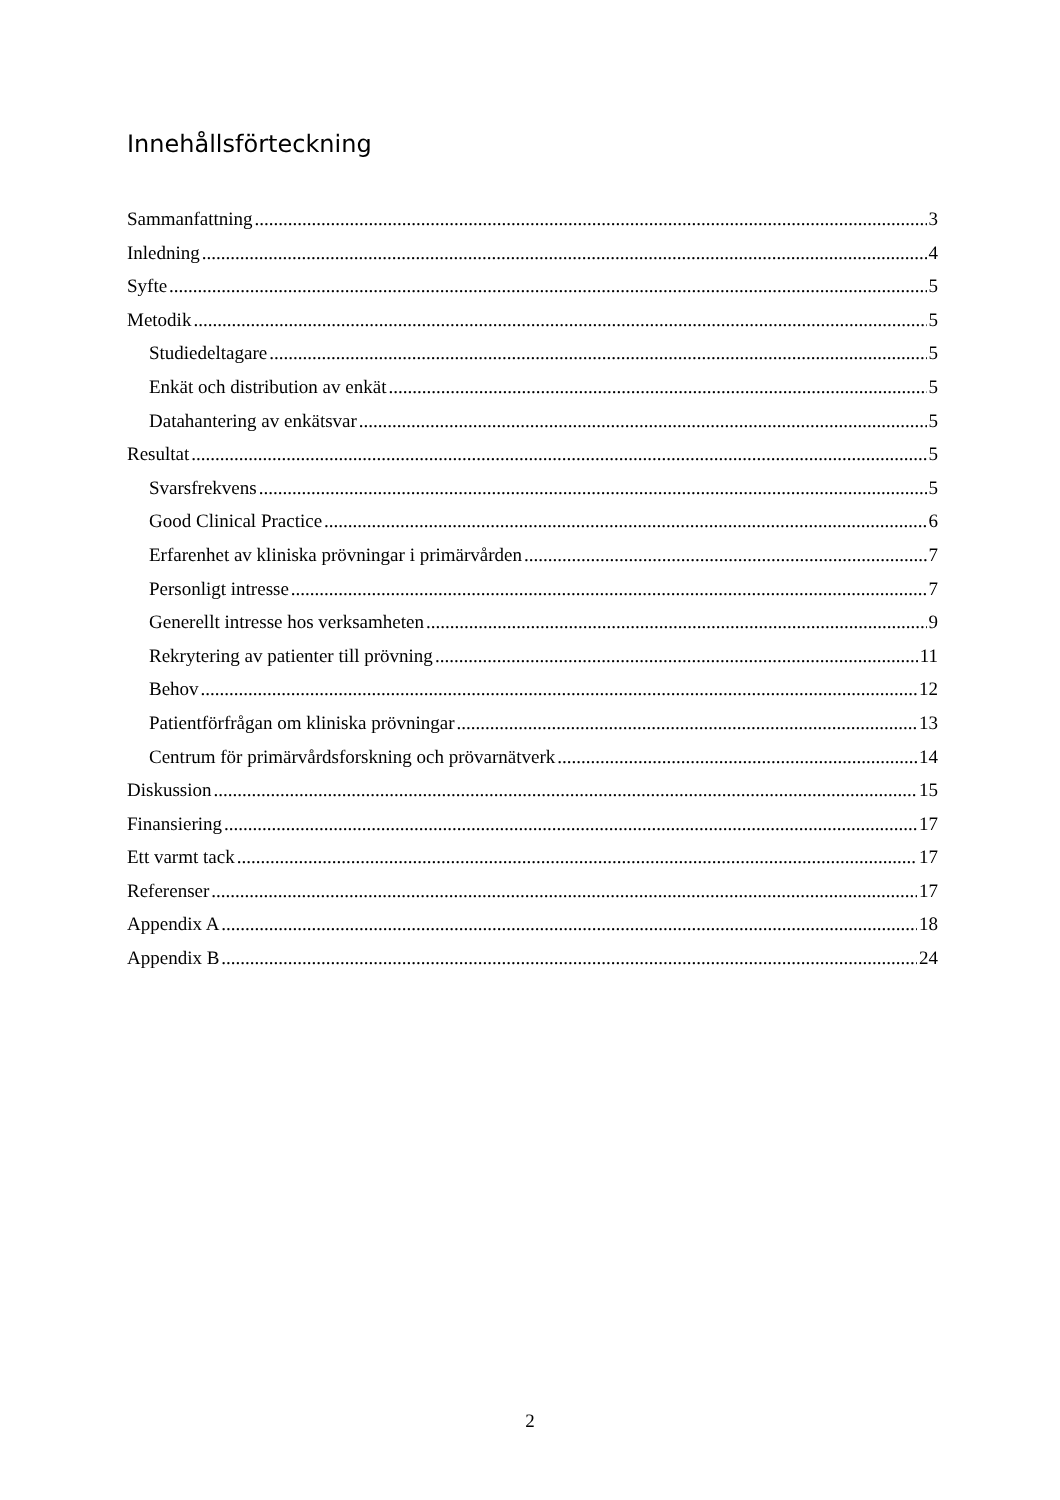Innehållsförteckning
Sammanfattning 3
Inledning 4
Syfte 5
Metodik 5
Studiedeltagare 5
Enkät och distribution av enkät 5
Datahantering av enkätsvar 5
Resultat 5
Svarsfrekvens 5
Good Clinical Practice 6
Erfarenhet av kliniska prövningar i primärvården 7
Personligt intresse 7
Generellt intresse hos verksamheten 9
Rekrytering av patienter till prövning 11
Behov 12
Patientförfrågan om kliniska prövningar 13
Centrum för primärvårdsforskning och prövarnätverk 14
Diskussion 15
Finansiering 17
Ett varmt tack 17
Referenser 17
Appendix A 18
Appendix B 24
2